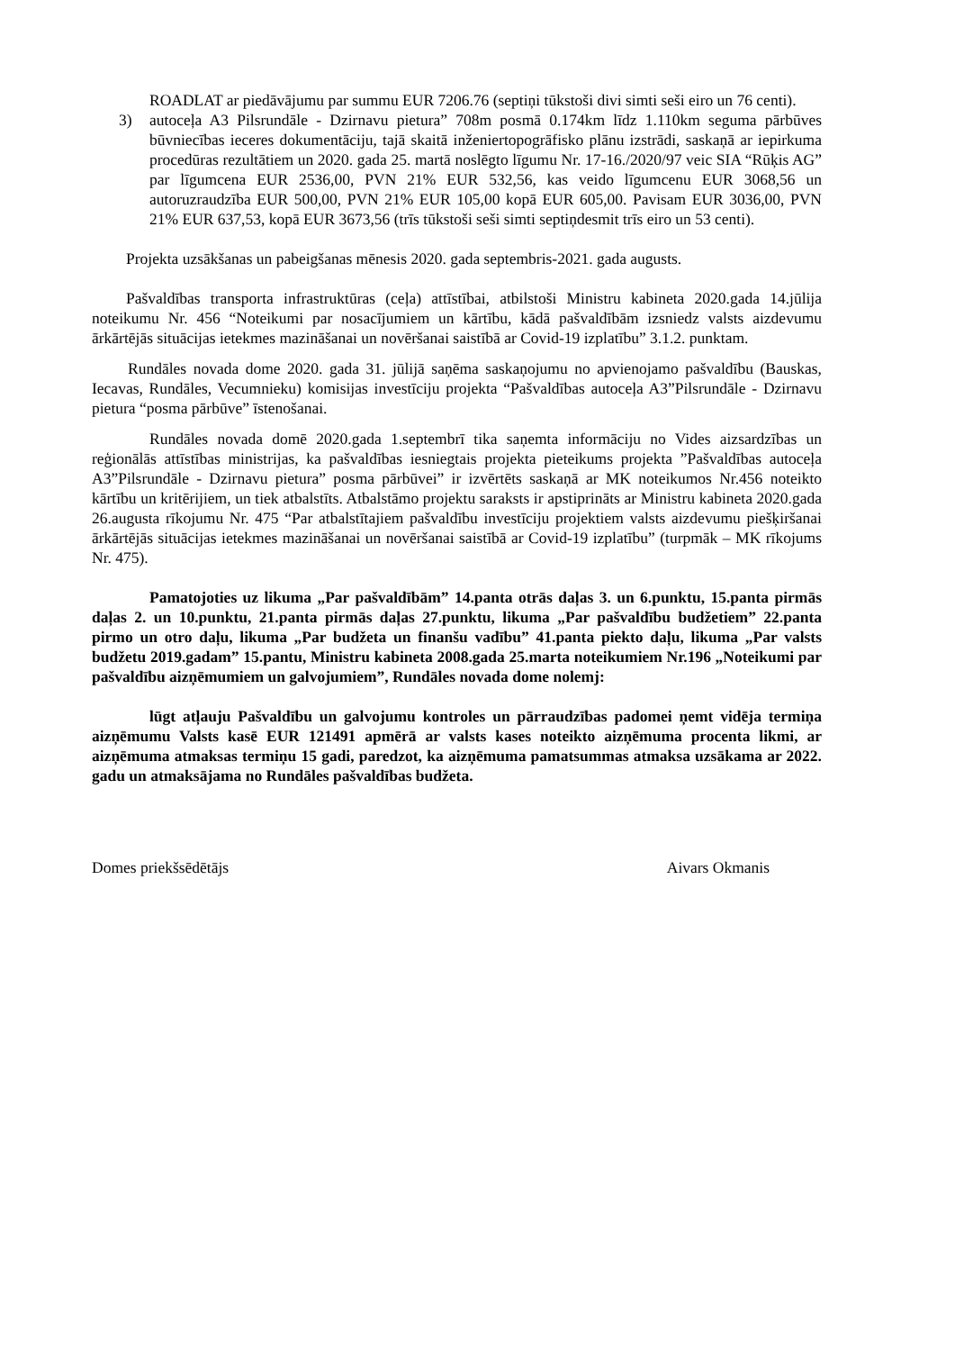ROADLAT ar piedāvājumu par summu EUR 7206.76 (septiņi tūkstoši divi simti seši eiro un 76 centi).
3) autoceļa A3 Pilsrundāle - Dzirnavu pietura” 708m posmā 0.174km līdz 1.110km seguma pārbūves būvniecības ieceres dokumentāciju, tajā skaitā inženiertopogrāfisko plānu izstrādi, saskaņā ar iepirkuma procedūras rezultātiem un 2020. gada 25. martā noslēgto līgumu Nr. 17-16./2020/97 veic SIA “Rūķis AG” par līgumcena EUR 2536,00, PVN 21% EUR 532,56, kas veido līgumcenu EUR 3068,56 un autoruzraudzība EUR 500,00, PVN 21% EUR 105,00 kopā EUR 605,00. Pavisam EUR 3036,00, PVN 21% EUR 637,53, kopā EUR 3673,56 (trīs tūkstoši seši simti septiņdesmit trīs eiro un 53 centi).
Projekta uzsākšanas un pabeigšanas mēnesis 2020. gada septembris-2021. gada augusts.
Pašvaldības transporta infrastruktūras (ceļa) attīstībai, atbilstoši Ministru kabineta 2020.gada 14.jūlija noteikumu Nr. 456 “Noteikumi par nosacījumiem un kārtību, kādā pašvaldībām izsniedz valsts aizdevumu ārkārtējās situācijas ietekmes mazināšanai un novēršanai saistībā ar Covid-19 izplatību” 3.1.2. punktam.
Rundāles novada dome 2020. gada 31. jūlijā saņēma saskaņojumu no apvienojamo pašvaldību (Bauskas, Iecavas, Rundāles, Vecumnieku) komisijas investīciju projekta “Pašvaldības autoceļa A3”Pilsrundāle - Dzirnavu pietura “posma pārbūve” īstenošanai.
Rundāles novada domē 2020.gada 1.septembrī tika saņemta informāciju no Vides aizsardzības un reģionālās attīstības ministrijas, ka pašvaldības iesniegtais projekta pieteikums projekta ”Pašvaldības autoceļa A3”Pilsrundāle - Dzirnavu pietura” posma pārbūvei” ir izvērtēts saskaņā ar MK noteikumos Nr.456 noteikto kārtību un kritērijiem, un tiek atbalstīts. Atbalstāmo projektu saraksts ir apstiprināts ar Ministru kabineta 2020.gada 26.augusta rīkojumu Nr. 475 “Par atbalstītajiem pašvaldību investīciju projektiem valsts aizdevumu piešķiršanai ārkārtējās situācijas ietekmes mazināšanai un novēršanai saistībā ar Covid-19 izplatību” (turpmāk – MK rīkojums Nr. 475).
Pamatojoties uz likuma „Par pašvaldībām” 14.panta otrās daļas 3. un 6.punktu, 15.panta pirmās daļas 2. un 10.punktu, 21.panta pirmās daļas 27.punktu, likuma „Par pašvaldību budžetiem” 22.panta pirmo un otro daļu, likuma „Par budžeta un finanšu vadību” 41.panta piekto daļu, likuma „Par valsts budžetu 2019.gadam” 15.pantu, Ministru kabineta 2008.gada 25.marta noteikumiem Nr.196 „Noteikumi par pašvaldību aizņēmumiem un galvojumiem”, Rundāles novada dome nolemj:
lūgt atļauju Pašvaldību un galvojumu kontroles un pārraudzības padomei ņemt vidēja termiņa aizņēmumu Valsts kasē EUR 121491 apmērā ar valsts kases noteikto aizņēmuma procenta likmi, ar aizņēmuma atmaksas termiņu 15 gadi, paredzot, ka aizņēmuma pamatsummas atmaksa uzsākama ar 2022. gadu un atmaksājama no Rundāles pašvaldības budžeta.
Domes priekšsēdētājs Aivars Okmanis